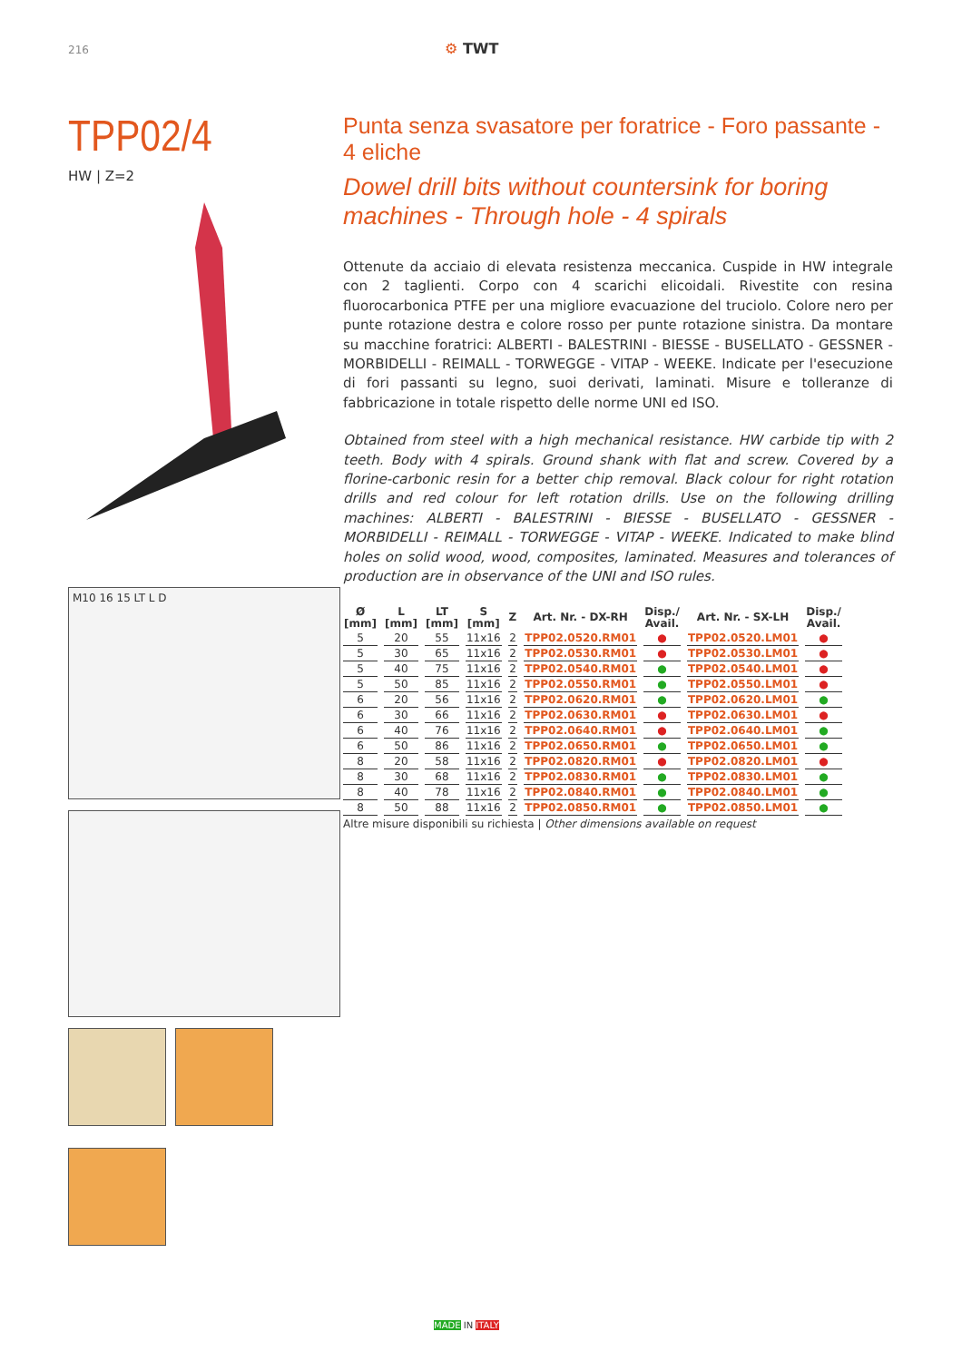216 ⚙ TWT
TPP02/4
HW | Z=2
M10 16 15 LT L D
Punta senza svasatore per foratrice - Foro passante - 4 eliche
Dowel drill bits without countersink for boring machines - Through hole - 4 spirals
Ottenute da acciaio di elevata resistenza meccanica. Cuspide in HW integrale con 2 taglienti. Corpo con 4 scarichi elicoidali. Rivestite con resina fluorocarbonica PTFE per una migliore evacuazione del truciolo. Colore nero per punte rotazione destra e colore rosso per punte rotazione sinistra. Da montare su macchine foratrici: ALBERTI - BALESTRINI - BIESSE - BUSELLATO - GESSNER - MORBIDELLI - REIMALL - TORWEGGE - VITAP - WEEKE. Indicate per l'esecuzione di fori passanti su legno, suoi derivati, laminati. Misure e tolleranze di fabbricazione in totale rispetto delle norme UNI ed ISO.
Obtained from steel with a high mechanical resistance. HW carbide tip with 2 teeth. Body with 4 spirals. Ground shank with flat and screw. Covered by a florine-carbonic resin for a better chip removal. Black colour for right rotation drills and red colour for left rotation drills. Use on the following drilling machines: ALBERTI - BALESTRINI - BIESSE - BUSELLATO - GESSNER - MORBIDELLI - REIMALL - TORWEGGE - VITAP - WEEKE. Indicated to make blind holes on solid wood, wood, composites, laminated. Measures and tolerances of production are in observance of the UNI and ISO rules.
| Ø [mm] | L [mm] | LT [mm] | S [mm] | Z | Art. Nr. - DX-RH | Disp./ Avail. | Art. Nr. - SX-LH | Disp./ Avail. |
| --- | --- | --- | --- | --- | --- | --- | --- | --- |
| 5 | 20 | 55 | 11x16 | 2 | TPP02.0520.RM01 | ● | TPP02.0520.LM01 | ● |
| 5 | 30 | 65 | 11x16 | 2 | TPP02.0530.RM01 | ● | TPP02.0530.LM01 | ● |
| 5 | 40 | 75 | 11x16 | 2 | TPP02.0540.RM01 | ● | TPP02.0540.LM01 | ● |
| 5 | 50 | 85 | 11x16 | 2 | TPP02.0550.RM01 | ● | TPP02.0550.LM01 | ● |
| 6 | 20 | 56 | 11x16 | 2 | TPP02.0620.RM01 | ● | TPP02.0620.LM01 | ● |
| 6 | 30 | 66 | 11x16 | 2 | TPP02.0630.RM01 | ● | TPP02.0630.LM01 | ● |
| 6 | 40 | 76 | 11x16 | 2 | TPP02.0640.RM01 | ● | TPP02.0640.LM01 | ● |
| 6 | 50 | 86 | 11x16 | 2 | TPP02.0650.RM01 | ● | TPP02.0650.LM01 | ● |
| 8 | 20 | 58 | 11x16 | 2 | TPP02.0820.RM01 | ● | TPP02.0820.LM01 | ● |
| 8 | 30 | 68 | 11x16 | 2 | TPP02.0830.RM01 | ● | TPP02.0830.LM01 | ● |
| 8 | 40 | 78 | 11x16 | 2 | TPP02.0840.RM01 | ● | TPP02.0840.LM01 | ● |
| 8 | 50 | 88 | 11x16 | 2 | TPP02.0850.RM01 | ● | TPP02.0850.LM01 | ● |
Altre misure disponibili su richiesta | Other dimensions available on request
MADE IN ITALY